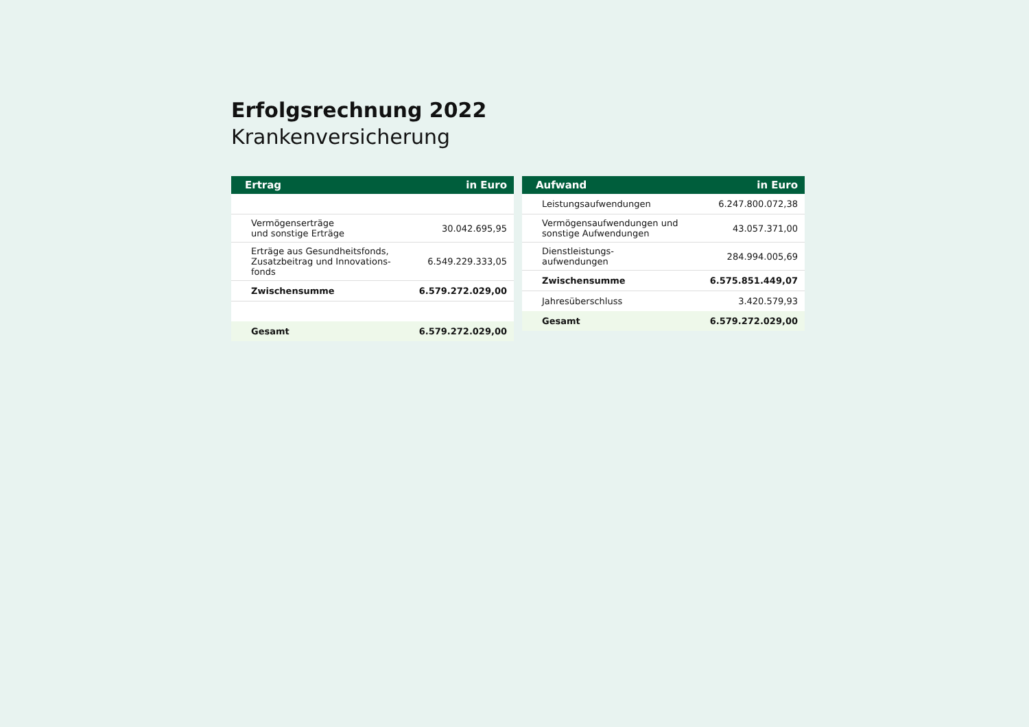Erfolgsrechnung 2022
Krankenversicherung
| Ertrag | in Euro |
| --- | --- |
| Vermögenserträge und sonstige Erträge | 30.042.695,95 |
| Erträge aus Gesundheitsfonds, Zusatzbeitrag und Innovations- fonds | 6.549.229.333,05 |
| Zwischensumme | 6.579.272.029,00 |
| Gesamt | 6.579.272.029,00 |
| Aufwand | in Euro |
| --- | --- |
| Leistungsaufwendungen | 6.247.800.072,38 |
| Vermögensaufwendungen und sonstige Aufwendungen | 43.057.371,00 |
| Dienstleistungs- aufwendungen | 284.994.005,69 |
| Zwischensumme | 6.575.851.449,07 |
| Jahresüberschluss | 3.420.579,93 |
| Gesamt | 6.579.272.029,00 |